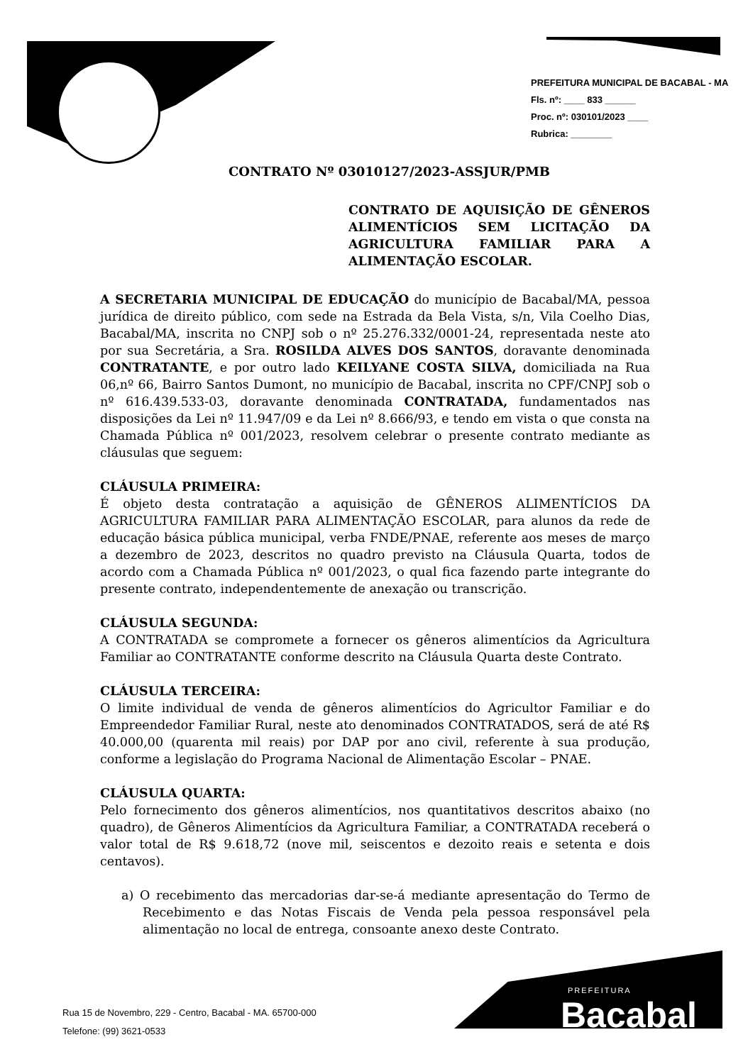PREFEITURA MUNICIPAL DE BACABAL - MA
Fls. nº: ____ 833 ______
Proc. nº: 030101/2023 ____
Rubrica: ________
CONTRATO Nº 03010127/2023-ASSJUR/PMB
CONTRATO DE AQUISIÇÃO DE GÊNEROS ALIMENTÍCIOS SEM LICITAÇÃO DA AGRICULTURA FAMILIAR PARA A ALIMENTAÇÃO ESCOLAR.
A SECRETARIA MUNICIPAL DE EDUCAÇÃO do município de Bacabal/MA, pessoa jurídica de direito público, com sede na Estrada da Bela Vista, s/n, Vila Coelho Dias, Bacabal/MA, inscrita no CNPJ sob o nº 25.276.332/0001-24, representada neste ato por sua Secretária, a Sra. ROSILDA ALVES DOS SANTOS, doravante denominada CONTRATANTE, e por outro lado KEILYANE COSTA SILVA, domiciliada na Rua 06,nº 66, Bairro Santos Dumont, no município de Bacabal, inscrita no CPF/CNPJ sob o nº 616.439.533-03, doravante denominada CONTRATADA, fundamentados nas disposições da Lei nº 11.947/09 e da Lei nº 8.666/93, e tendo em vista o que consta na Chamada Pública nº 001/2023, resolvem celebrar o presente contrato mediante as cláusulas que seguem:
CLÁUSULA PRIMEIRA:
É objeto desta contratação a aquisição de GÊNEROS ALIMENTÍCIOS DA AGRICULTURA FAMILIAR PARA ALIMENTAÇÃO ESCOLAR, para alunos da rede de educação básica pública municipal, verba FNDE/PNAE, referente aos meses de março a dezembro de 2023, descritos no quadro previsto na Cláusula Quarta, todos de acordo com a Chamada Pública nº 001/2023, o qual fica fazendo parte integrante do presente contrato, independentemente de anexação ou transcrição.
CLÁUSULA SEGUNDA:
A CONTRATADA se compromete a fornecer os gêneros alimentícios da Agricultura Familiar ao CONTRATANTE conforme descrito na Cláusula Quarta deste Contrato.
CLÁUSULA TERCEIRA:
O limite individual de venda de gêneros alimentícios do Agricultor Familiar e do Empreendedor Familiar Rural, neste ato denominados CONTRATADOS, será de até R$ 40.000,00 (quarenta mil reais) por DAP por ano civil, referente à sua produção, conforme a legislação do Programa Nacional de Alimentação Escolar – PNAE.
CLÁUSULA QUARTA:
Pelo fornecimento dos gêneros alimentícios, nos quantitativos descritos abaixo (no quadro), de Gêneros Alimentícios da Agricultura Familiar, a CONTRATADA receberá o valor total de R$ 9.618,72 (nove mil, seiscentos e dezoito reais e setenta e dois centavos).
a) O recebimento das mercadorias dar-se-á mediante apresentação do Termo de Recebimento e das Notas Fiscais de Venda pela pessoa responsável pela alimentação no local de entrega, consoante anexo deste Contrato.
Rua 15 de Novembro, 229 - Centro, Bacabal - MA. 65700-000
Telefone: (99) 3621-0533
PREFEITURA
Bacabal